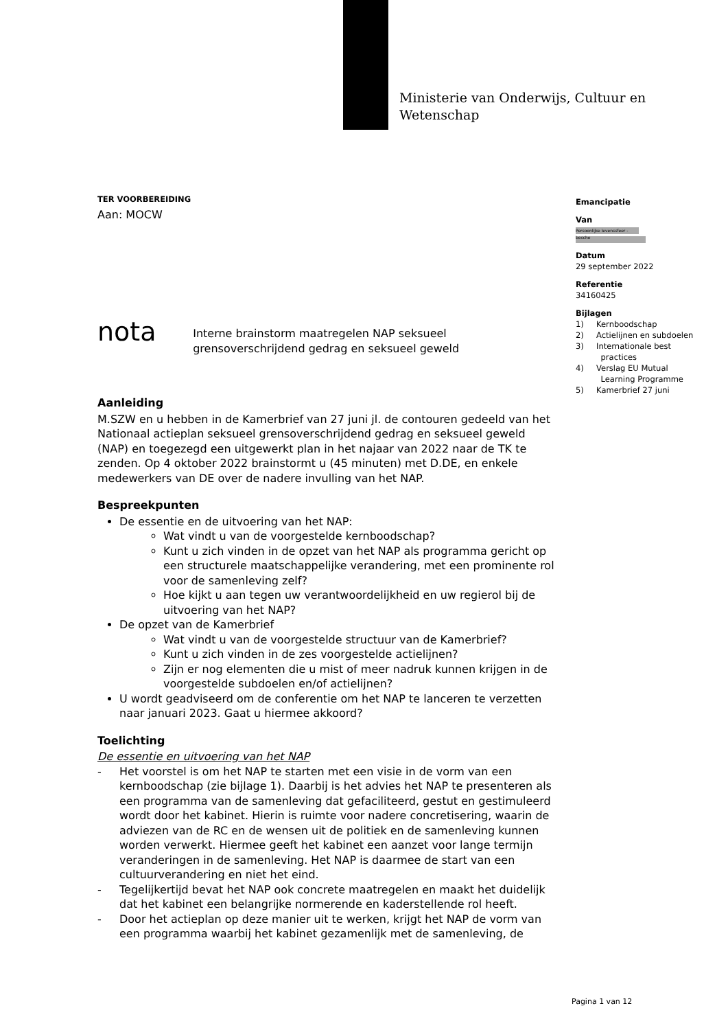Ministerie van Onderwijs, Cultuur en
Wetenschap
Emancipatie
Van
Persoonlijke levenssfeer - besche
Datum
29 september 2022
Referentie
34160425
Bijlagen
1) Kernboodschap
2) Actielijnen en subdoelen
3) Internationale best
practices
4) Verslag EU Mutual
Learning Programme
5) Kamerbrief 27 juni
TER VOORBEREIDING
Aan: MOCW
nota
Interne brainstorm maatregelen NAP seksueel grensoverschrijdend gedrag en seksueel geweld
Aanleiding
M.SZW en u hebben in de Kamerbrief van 27 juni jl. de contouren gedeeld van het Nationaal actieplan seksueel grensoverschrijdend gedrag en seksueel geweld (NAP) en toegezegd een uitgewerkt plan in het najaar van 2022 naar de TK te zenden. Op 4 oktober 2022 brainstormt u (45 minuten) met D.DE, en enkele medewerkers van DE over de nadere invulling van het NAP.
Bespreekpunten
De essentie en de uitvoering van het NAP:
Wat vindt u van de voorgestelde kernboodschap?
Kunt u zich vinden in de opzet van het NAP als programma gericht op een structurele maatschappelijke verandering, met een prominente rol voor de samenleving zelf?
Hoe kijkt u aan tegen uw verantwoordelijkheid en uw regierol bij de uitvoering van het NAP?
De opzet van de Kamerbrief
Wat vindt u van de voorgestelde structuur van de Kamerbrief?
Kunt u zich vinden in de zes voorgestelde actielijnen?
Zijn er nog elementen die u mist of meer nadruk kunnen krijgen in de voorgestelde subdoelen en/of actielijnen?
U wordt geadviseerd om de conferentie om het NAP te lanceren te verzetten naar januari 2023. Gaat u hiermee akkoord?
Toelichting
De essentie en uitvoering van het NAP
- Het voorstel is om het NAP te starten met een visie in de vorm van een kernboodschap (zie bijlage 1). Daarbij is het advies het NAP te presenteren als een programma van de samenleving dat gefaciliteerd, gestut en gestimuleerd wordt door het kabinet. Hierin is ruimte voor nadere concretisering, waarin de adviezen van de RC en de wensen uit de politiek en de samenleving kunnen worden verwerkt. Hiermee geeft het kabinet een aanzet voor lange termijn veranderingen in de samenleving. Het NAP is daarmee de start van een cultuurverandering en niet het eind.
- Tegelijkertijd bevat het NAP ook concrete maatregelen en maakt het duidelijk dat het kabinet een belangrijke normerende en kaderstellende rol heeft.
- Door het actieplan op deze manier uit te werken, krijgt het NAP de vorm van een programma waarbij het kabinet gezamenlijk met de samenleving, de
Pagina 1 van 12